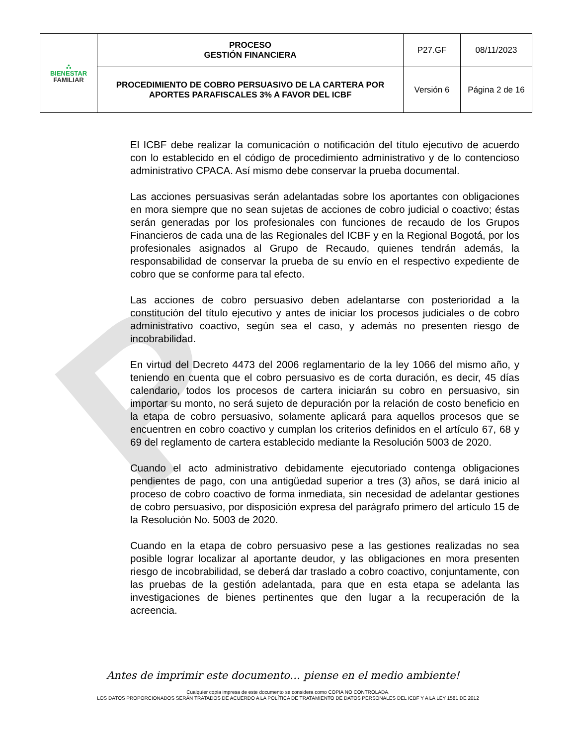P
| ⛬ BIENESTAR FAMILIAR | PROCESO GESTIÓN FINANCIERA | P27.GF | 08/11/2023 |
| | PROCEDIMIENTO DE COBRO PERSUASIVO DE LA CARTERA POR APORTES PARAFISCALES 3% A FAVOR DEL ICBF | Versión 6 | Página 2 de 16 |
El ICBF debe realizar la comunicación o notificación del título ejecutivo de acuerdo con lo establecido en el código de procedimiento administrativo y de lo contencioso administrativo CPACA. Así mismo debe conservar la prueba documental.
Las acciones persuasivas serán adelantadas sobre los aportantes con obligaciones en mora siempre que no sean sujetas de acciones de cobro judicial o coactivo; éstas serán generadas por los profesionales con funciones de recaudo de los Grupos Financieros de cada una de las Regionales del ICBF y en la Regional Bogotá, por los profesionales asignados al Grupo de Recaudo, quienes tendrán además, la responsabilidad de conservar la prueba de su envío en el respectivo expediente de cobro que se conforme para tal efecto.
Las acciones de cobro persuasivo deben adelantarse con posterioridad a la constitución del título ejecutivo y antes de iniciar los procesos judiciales o de cobro administrativo coactivo, según sea el caso, y además no presenten riesgo de incobrabilidad.
En virtud del Decreto 4473 del 2006 reglamentario de la ley 1066 del mismo año, y teniendo en cuenta que el cobro persuasivo es de corta duración, es decir, 45 días calendario, todos los procesos de cartera iniciarán su cobro en persuasivo, sin importar su monto, no será sujeto de depuración por la relación de costo beneficio en la etapa de cobro persuasivo, solamente aplicará para aquellos procesos que se encuentren en cobro coactivo y cumplan los criterios definidos en el artículo 67, 68 y 69 del reglamento de cartera establecido mediante la Resolución 5003 de 2020.
Cuando el acto administrativo debidamente ejecutoriado contenga obligaciones pendientes de pago, con una antigüedad superior a tres (3) años, se dará inicio al proceso de cobro coactivo de forma inmediata, sin necesidad de adelantar gestiones de cobro persuasivo, por disposición expresa del parágrafo primero del artículo 15 de la Resolución No. 5003 de 2020.
Cuando en la etapa de cobro persuasivo pese a las gestiones realizadas no sea posible lograr localizar al aportante deudor, y las obligaciones en mora presenten riesgo de incobrabilidad, se deberá dar traslado a cobro coactivo, conjuntamente, con las pruebas de la gestión adelantada, para que en esta etapa se adelanta las investigaciones de bienes pertinentes que den lugar a la recuperación de la acreencia.
Antes de imprimir este documento… piense en el medio ambiente!
Cualquier copia impresa de este documento se considera como COPIA NO CONTROLADA.
LOS DATOS PROPORCIONADOS SERÁN TRATADOS DE ACUERDO A LA POLÍTICA DE TRATAMIENTO DE DATOS PERSONALES DEL ICBF Y A LA LEY 1581 DE 2012